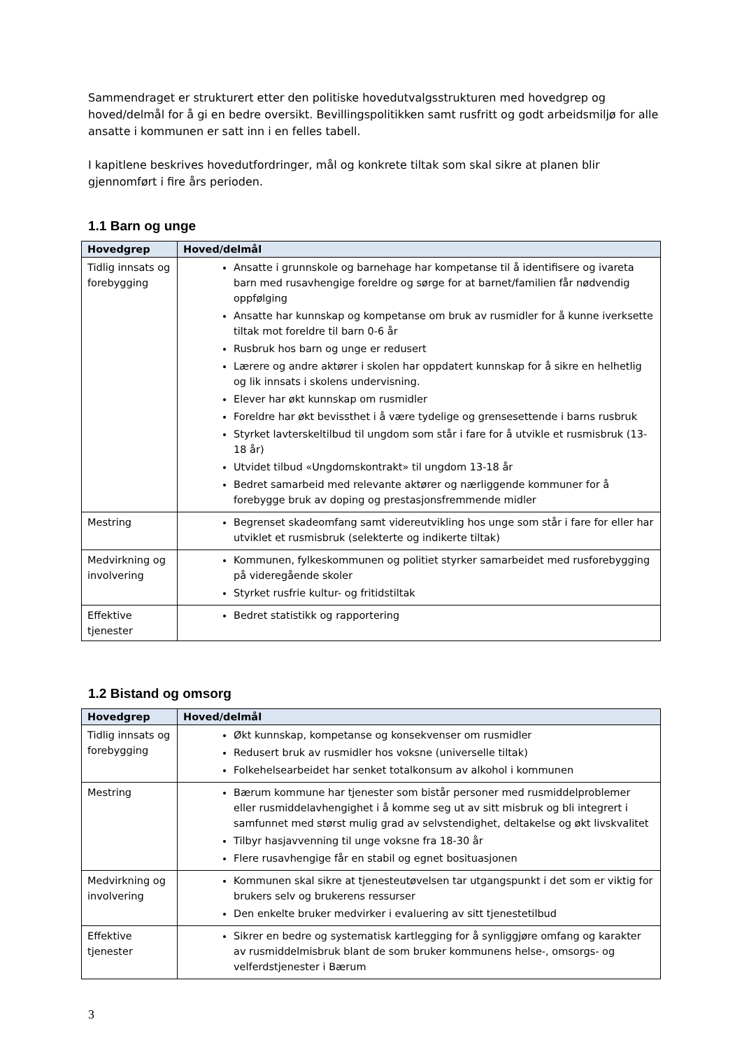Sammendraget er strukturert etter den politiske hovedutvalgsstrukturen med hovedgrep og hoved/delmål for å gi en bedre oversikt. Bevillingspolitikken samt rusfritt og godt arbeidsmiljø for alle ansatte i kommunen er satt inn i en felles tabell.
I kapitlene beskrives hovedutfordringer, mål og konkrete tiltak som skal sikre at planen blir gjennomført i fire års perioden.
1.1 Barn og unge
| Hovedgrep | Hoved/delmål |
| --- | --- |
| Tidlig innsats og forebygging | Ansatte i grunnskole og barnehage har kompetanse til å identifisere og ivareta barn med rusavhengige foreldre og sørge for at barnet/familien får nødvendig oppfølging Ansatte har kunnskap og kompetanse om bruk av rusmidler for å kunne iverksette tiltak mot foreldre til barn 0-6 år Rusbruk hos barn og unge er redusert Lærere og andre aktører i skolen har oppdatert kunnskap for å sikre en helhetlig og lik innsats i skolens undervisning. Elever har økt kunnskap om rusmidler Foreldre har økt bevissthet i å være tydelige og grensesettende i barns rusbruk Styrket lavterskeltilbud til ungdom som står i fare for å utvikle et rusmisbruk (13-18 år) Utvidet tilbud «Ungdomskontrakt» til ungdom 13-18 år Bedret samarbeid med relevante aktører og nærliggende kommuner for å forebygge bruk av doping og prestasjonsfremmende midler |
| Mestring | Begrenset skadeomfang samt videreutvikling hos unge som står i fare for eller har utviklet et rusmisbruk (selekterte og indikerte tiltak) |
| Medvirkning og involvering | Kommunen, fylkeskommunen og politiet styrker samarbeidet med rusforebygging på videregående skoler Styrket rusfrie kultur- og fritidstiltak |
| Effektive tjenester | Bedret statistikk og rapportering |
1.2 Bistand og omsorg
| Hovedgrep | Hoved/delmål |
| --- | --- |
| Tidlig innsats og forebygging | Økt kunnskap, kompetanse og konsekvenser om rusmidler Redusert bruk av rusmidler hos voksne (universelle tiltak) Folkehelsearbeidet har senket totalkonsum av alkohol i kommunen |
| Mestring | Bærum kommune har tjenester som bistår personer med rusmiddelproblemer eller rusmiddelavhengighet i å komme seg ut av sitt misbruk og bli integrert i samfunnet med størst mulig grad av selvstendighet, deltakelse og økt livskvalitet Tilbyr hasjavvenning til unge voksne fra 18-30 år Flere rusavhengige får en stabil og egnet bosituasjonen |
| Medvirkning og involvering | Kommunen skal sikre at tjenesteutøvelsen tar utgangspunkt i det som er viktig for brukers selv og brukerens ressurser Den enkelte bruker medvirker i evaluering av sitt tjenestetilbud |
| Effektive tjenester | Sikrer en bedre og systematisk kartlegging for å synliggjøre omfang og karakter av rusmiddelmisbruk blant de som bruker kommunens helse-, omsorgs- og velferdstjenester i Bærum |
3